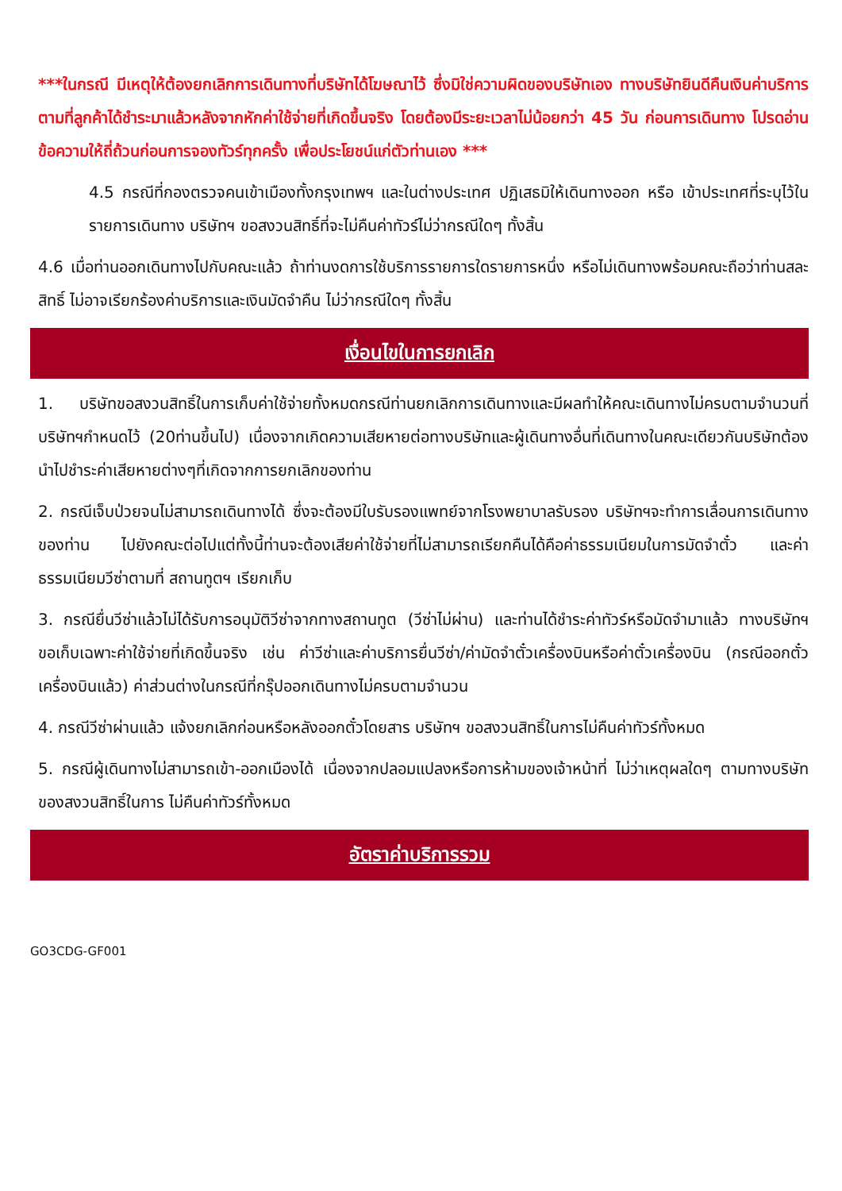***ในกรณี มีเหตุให้ต้องยกเลิกการเดินทางที่บริษัทได้โฆษณาไว้ ซึ่งมิใช่ความผิดของบริษัทเอง ทางบริษัทยินดีคืนเงินค่าบริการตามที่ลูกค้าได้ชำระมาแล้วหลังจากหักค่าใช้จ่ายที่เกิดขึ้นจริง โดยต้องมีระยะเวลาไม่น้อยกว่า 45 วัน ก่อนการเดินทาง โปรดอ่านข้อความให้ถี่ถ้วนก่อนการจองทัวร์ทุกครั้ง เพื่อประโยชน์แก่ตัวท่านเอง ***
4.5 กรณีที่กองตรวจคนเข้าเมืองทั้งกรุงเทพฯ และในต่างประเทศ ปฏิเสธมิให้เดินทางออก หรือ เข้าประเทศที่ระบุไว้ในรายการเดินทาง บริษัทฯ ขอสงวนสิทธิ์ที่จะไม่คืนค่าทัวร์ไม่ว่ากรณีใดๆ ทั้งสิ้น
4.6 เมื่อท่านออกเดินทางไปกับคณะแล้ว ถ้าท่านงดการใช้บริการรายการใดรายการหนึ่ง หรือไม่เดินทางพร้อมคณะถือว่าท่านสละสิทธิ์ ไม่อาจเรียกร้องค่าบริการและเงินมัดจำคืน ไม่ว่ากรณีใดๆ ทั้งสิ้น
เงื่อนไขในการยกเลิก
1. บริษัทขอสงวนสิทธิ์ในการเก็บค่าใช้จ่ายทั้งหมดกรณีท่านยกเลิกการเดินทางและมีผลทำให้คณะเดินทางไม่ครบตามจำนวนที่ บริษัทฯกำหนดไว้ (20ท่านขึ้นไป) เนื่องจากเกิดความเสียหายต่อทางบริษัทและผู้เดินทางอื่นที่เดินทางในคณะเดียวกันบริษัทต้องนำไปชำระค่าเสียหายต่างๆที่เกิดจากการยกเลิกของท่าน
2. กรณีเจ็บป่วยจนไม่สามารถเดินทางได้ ซึ่งจะต้องมีใบรับรองแพทย์จากโรงพยาบาลรับรอง บริษัทฯจะทำการเลื่อนการเดินทางของท่าน ไปยังคณะต่อไปแต่ทั้งนี้ท่านจะต้องเสียค่าใช้จ่ายที่ไม่สามารถเรียกคืนได้คือค่าธรรมเนียมในการมัดจำตั๋ว และค่าธรรมเนียมวีซ่าตามที่ สถานทูตฯ เรียกเก็บ
3. กรณียื่นวีซ่าแล้วไม่ได้รับการอนุมัติวีซ่าจากทางสถานทูต (วีซ่าไม่ผ่าน) และท่านได้ชำระค่าทัวร์หรือมัดจำมาแล้ว ทางบริษัทฯ ขอเก็บเฉพาะค่าใช้จ่ายที่เกิดขึ้นจริง เช่น ค่าวีซ่าและค่าบริการยื่นวีซ่า/ค่ามัดจำตั๋วเครื่องบินหรือค่าตั๋วเครื่องบิน (กรณีออกตั๋วเครื่องบินแล้ว) ค่าส่วนต่างในกรณีที่กรุ๊ปออกเดินทางไม่ครบตามจำนวน
4. กรณีวีซ่าผ่านแล้ว แจ้งยกเลิกก่อนหรือหลังออกตั๋วโดยสาร บริษัทฯ ขอสงวนสิทธิ์ในการไม่คืนค่าทัวร์ทั้งหมด
5. กรณีผู้เดินทางไม่สามารถเข้า-ออกเมืองได้ เนื่องจากปลอมแปลงหรือการห้ามของเจ้าหน้าที่ ไม่ว่าเหตุผลใดๆ ตามทางบริษัทของสงวนสิทธิ์ในการ ไม่คืนค่าทัวร์ทั้งหมด
อัตราค่าบริการรวม
GO3CDG-GF001